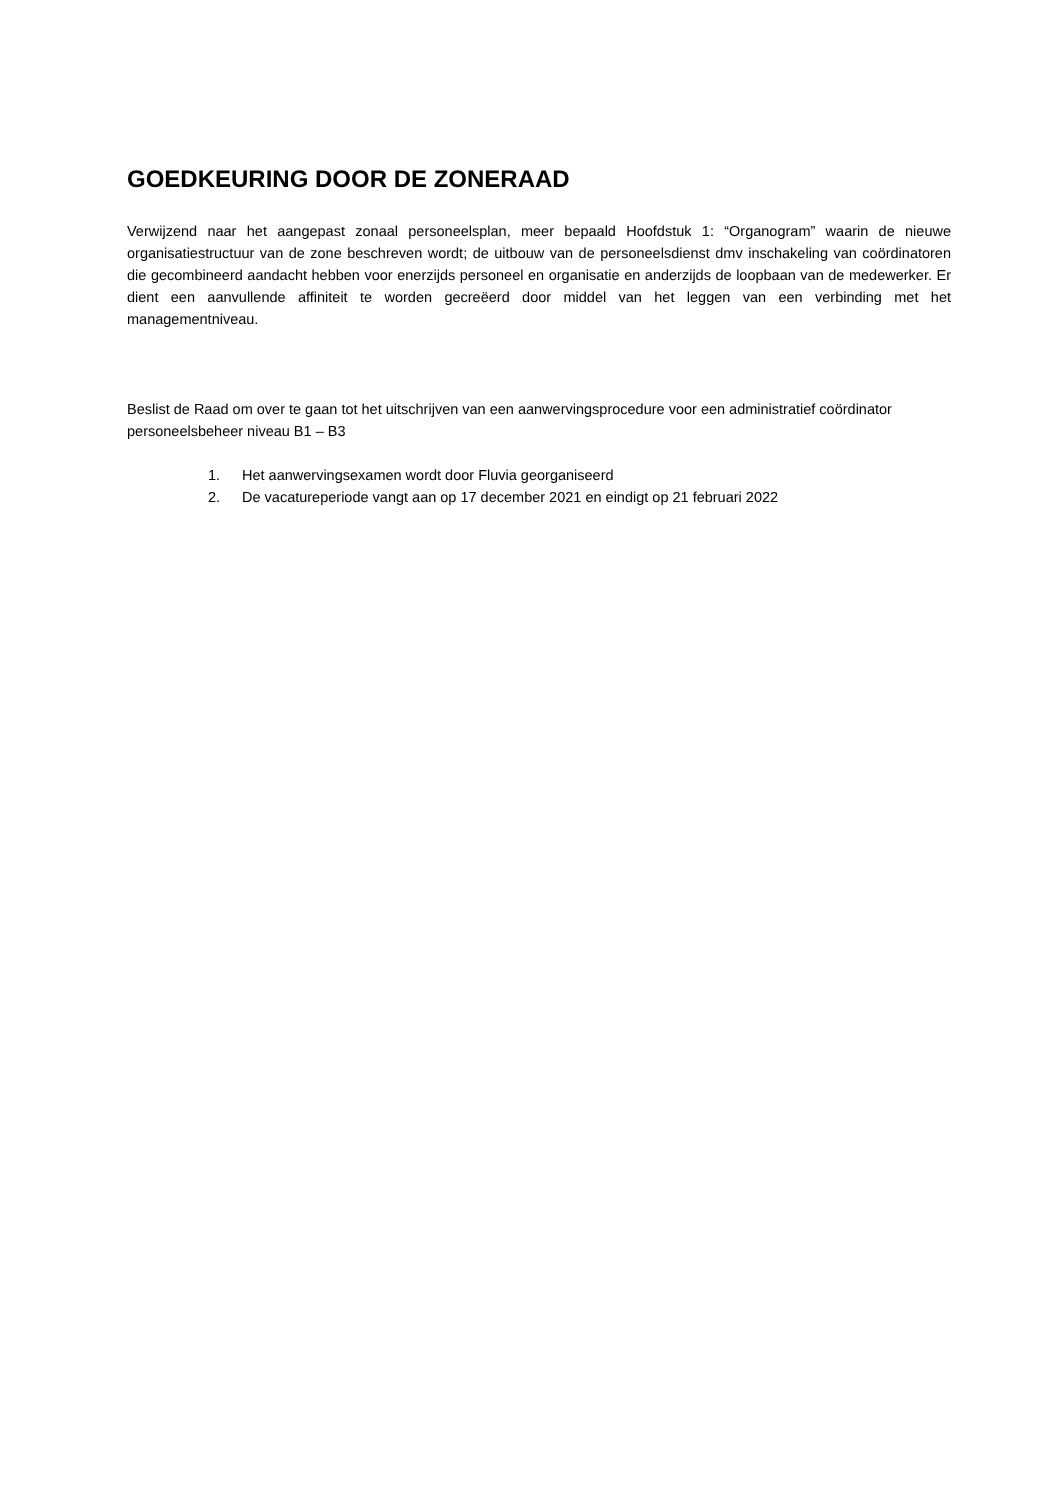GOEDKEURING DOOR DE ZONERAAD
Verwijzend naar het aangepast zonaal personeelsplan, meer bepaald Hoofdstuk 1: “Organogram” waarin de nieuwe organisatiestructuur van de zone beschreven wordt; de uitbouw van de personeelsdienst dmv inschakeling van coördinatoren die gecombineerd aandacht hebben voor enerzijds personeel en organisatie en anderzijds de loopbaan van de medewerker. Er dient een aanvullende affiniteit te worden gecreëerd door middel van het leggen van een verbinding met het managementniveau.
Beslist de Raad om over te gaan tot het uitschrijven van een aanwervingsprocedure voor een administratief coördinator personeelsbeheer niveau B1 – B3
1. Het aanwervingsexamen wordt door Fluvia georganiseerd
2. De vacatureperiode vangt aan op 17 december 2021 en eindigt op 21 februari 2022